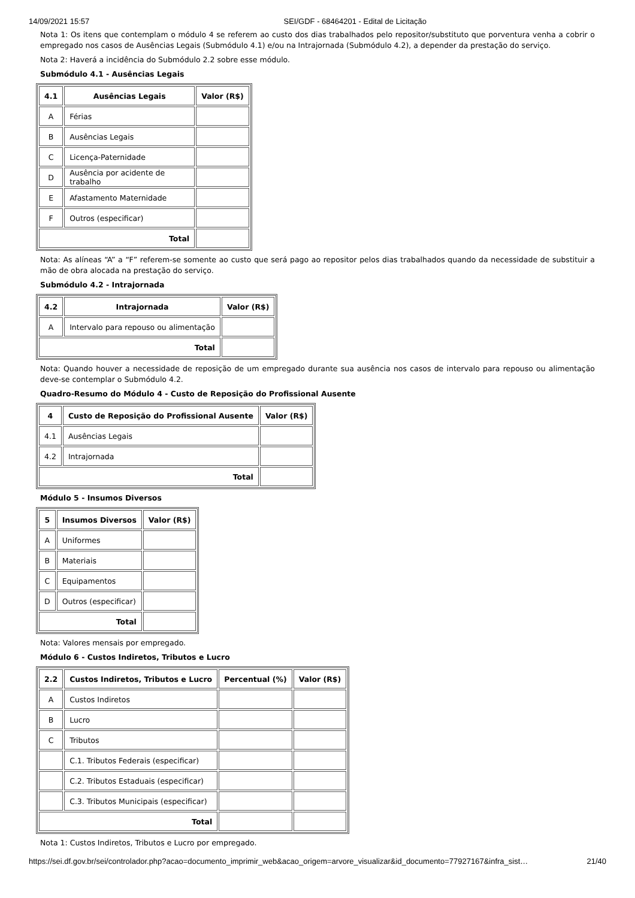14/09/2021 15:57 SEI/GDF - 68464201 - Edital de Licitação
Nota 1: Os itens que contemplam o módulo 4 se referem ao custo dos dias trabalhados pelo repositor/substituto que porventura venha a cobrir o empregado nos casos de Ausências Legais (Submódulo 4.1) e/ou na Intrajornada (Submódulo 4.2), a depender da prestação do serviço.
Nota 2: Haverá a incidência do Submódulo 2.2 sobre esse módulo.
Submódulo 4.1 - Ausências Legais
| 4.1 | Ausências Legais | Valor (R$) |
| --- | --- | --- |
| A | Férias | |
| B | Ausências Legais | |
| C | Licença-Paternidade | |
| D | Ausência por acidente de trabalho | |
| E | Afastamento Maternidade | |
| F | Outros (especificar) | |
| Total | | |
Nota: As alíneas “A” a “F” referem-se somente ao custo que será pago ao repositor pelos dias trabalhados quando da necessidade de substituir a mão de obra alocada na prestação do serviço.
Submódulo 4.2 - Intrajornada
| 4.2 | Intrajornada | Valor (R$) |
| --- | --- | --- |
| A | Intervalo para repouso ou alimentação | |
| Total | | |
Nota: Quando houver a necessidade de reposição de um empregado durante sua ausência nos casos de intervalo para repouso ou alimentação deve-se contemplar o Submódulo 4.2.
Quadro-Resumo do Módulo 4 - Custo de Reposição do Profissional Ausente
| 4 | Custo de Reposição do Profissional Ausente | Valor (R$) |
| --- | --- | --- |
| 4.1 | Ausências Legais | |
| 4.2 | Intrajornada | |
| Total | | |
Módulo 5 - Insumos Diversos
| 5 | Insumos Diversos | Valor (R$) |
| --- | --- | --- |
| A | Uniformes | |
| B | Materiais | |
| C | Equipamentos | |
| D | Outros (especificar) | |
| Total | | |
Nota: Valores mensais por empregado.
Módulo 6 - Custos Indiretos, Tributos e Lucro
| 2.2 | Custos Indiretos, Tributos e Lucro | Percentual (%) | Valor (R$) |
| --- | --- | --- | --- |
| A | Custos Indiretos | | |
| B | Lucro | | |
| C | Tributos | | |
| | C.1. Tributos Federais (especificar) | | |
| | C.2. Tributos Estaduais (especificar) | | |
| | C.3. Tributos Municipais (especificar) | | |
| Total | | | |
Nota 1: Custos Indiretos, Tributos e Lucro por empregado.
https://sei.df.gov.br/sei/controlador.php?acao=documento_imprimir_web&acao_origem=arvore_visualizar&id_documento=77927167&infra_sist… 21/40